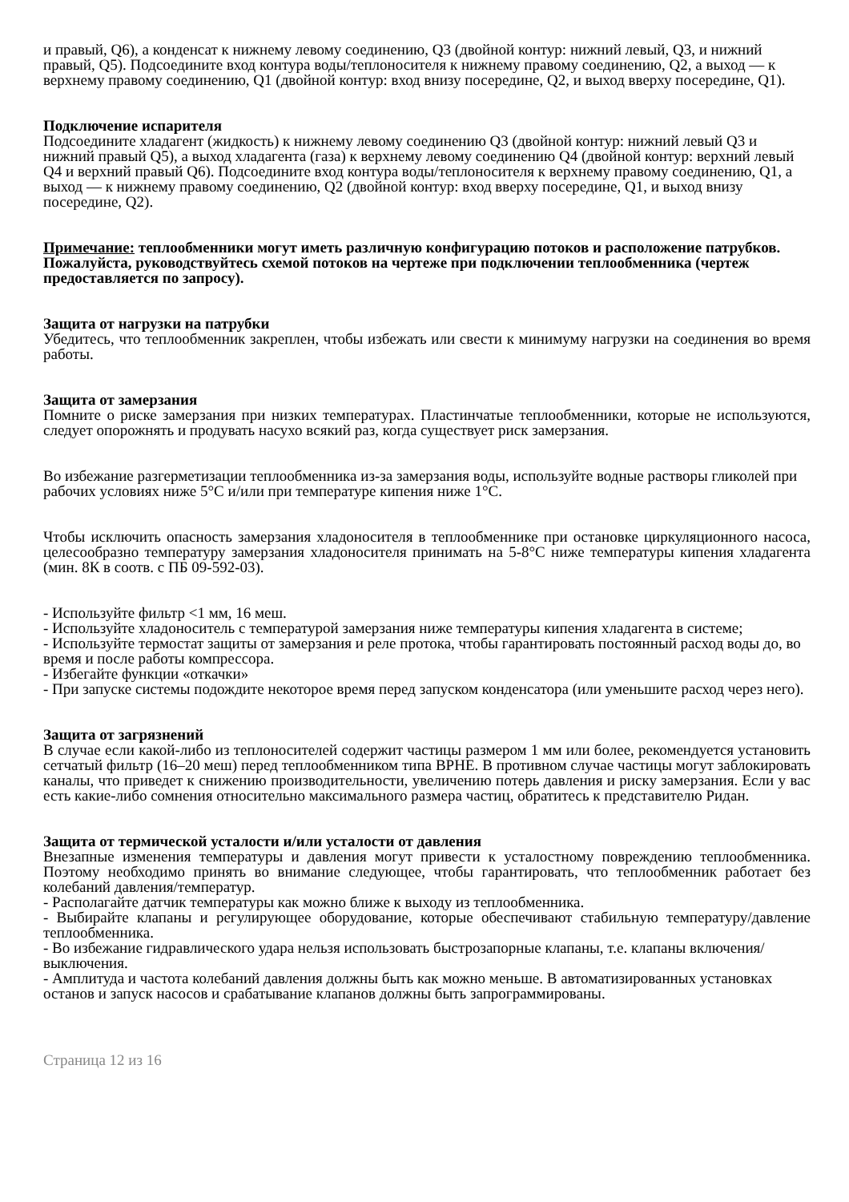и правый, Q6), а конденсат к нижнему левому соединению, Q3 (двойной контур: нижний левый, Q3, и нижний правый, Q5). Подсоедините вход контура воды/теплоносителя к нижнему правому соединению, Q2, а выход — к верхнему правому соединению, Q1 (двойной контур: вход внизу посередине, Q2, и выход вверху посередине, Q1).
Подключение испарителя
Подсоедините хладагент (жидкость) к нижнему левому соединению Q3 (двойной контур: нижний левый Q3 и нижний правый Q5), а выход хладагента (газа) к верхнему левому соединению Q4 (двойной контур: верхний левый Q4 и верхний правый Q6). Подсоедините вход контура воды/теплоносителя к верхнему правому соединению, Q1, а выход — к нижнему правому соединению, Q2 (двойной контур: вход вверху посередине, Q1, и выход внизу посередине, Q2).
Примечание: теплообменники могут иметь различную конфигурацию потоков и расположение патрубков. Пожалуйста, руководствуйтесь схемой потоков на чертеже при подключении теплообменника (чертеж предоставляется по запросу).
Защита от нагрузки на патрубки
Убедитесь, что теплообменник закреплен, чтобы избежать или свести к минимуму нагрузки на соединения во время работы.
Защита от замерзания
Помните о риске замерзания при низких температурах. Пластинчатые теплообменники, которые не используются, следует опорожнять и продувать насухо всякий раз, когда существует риск замерзания.
Во избежание разгерметизации теплообменника из-за замерзания воды, используйте водные растворы гликолей при рабочих условиях ниже 5°C и/или при температуре кипения ниже 1°C.
Чтобы исключить опасность замерзания хладоносителя в теплообменнике при остановке циркуляционного насоса, целесообразно температуру замерзания хладоносителя принимать на 5-8°C ниже температуры кипения хладагента (мин. 8К в соотв. с ПБ 09-592-03).
- Используйте фильтр <1 мм, 16 меш.
- Используйте хладоноситель с температурой замерзания ниже температуры кипения хладагента в системе;
- Используйте термостат защиты от замерзания и реле протока, чтобы гарантировать постоянный расход воды до, во время и после работы компрессора.
- Избегайте функции «откачки»
- При запуске системы подождите некоторое время перед запуском конденсатора (или уменьшите расход через него).
Защита от загрязнений
В случае если какой-либо из теплоносителей содержит частицы размером 1 мм или более, рекомендуется установить сетчатый фильтр (16–20 меш) перед теплообменником типа BPHE. В противном случае частицы могут заблокировать каналы, что приведет к снижению производительности, увеличению потерь давления и риску замерзания. Если у вас есть какие-либо сомнения относительно максимального размера частиц, обратитесь к представителю Ридан.
Защита от термической усталости и/или усталости от давления
Внезапные изменения температуры и давления могут привести к усталостному повреждению теплообменника. Поэтому необходимо принять во внимание следующее, чтобы гарантировать, что теплообменник работает без колебаний давления/температур.
- Располагайте датчик температуры как можно ближе к выходу из теплообменника.
- Выбирайте клапаны и регулирующее оборудование, которые обеспечивают стабильную температуру/давление теплообменника.
- Во избежание гидравлического удара нельзя использовать быстрозапорные клапаны, т.е. клапаны включения/выключения.
- Амплитуда и частота колебаний давления должны быть как можно меньше. В автоматизированных установках останов и запуск насосов и срабатывание клапанов должны быть запрограммированы.
Страница 12 из 16